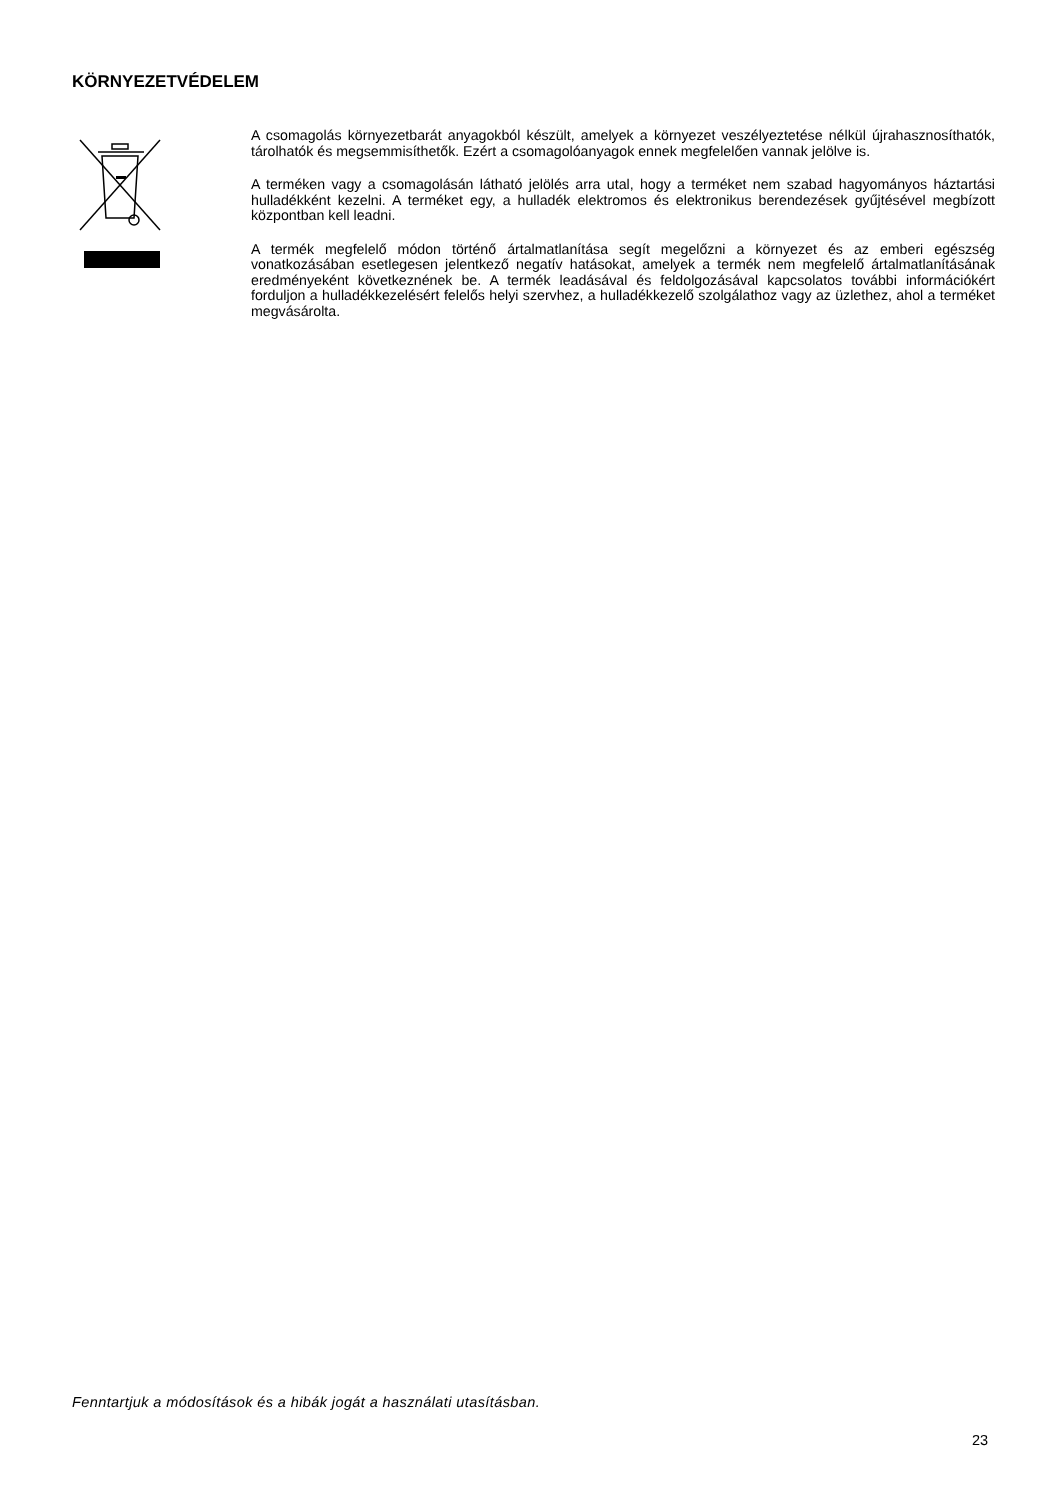KÖRNYEZETVÉDELEM
A csomagolás környezetbarát anyagokból készült, amelyek a környezet veszélyeztetése nélkül újrahasznosíthatók, tárolhatók és megsemmisíthetők. Ezért a csomagolóanyagok ennek megfelelően vannak jelölve is.
A terméken vagy a csomagolásán látható jelölés arra utal, hogy a terméket nem szabad hagyományos háztartási hulladékként kezelni. A terméket egy, a hulladék elektromos és elektronikus berendezések gyűjtésével megbízott központban kell leadni.
A termék megfelelő módon történő ártalmatlanítása segít megelőzni a környezet és az emberi egészség vonatkozásában esetlegesen jelentkező negatív hatásokat, amelyek a termék nem megfelelő ártalmatlanításának eredményeként következnének be. A termék leadásával és feldolgozásával kapcsolatos további információkért forduljon a hulladékkezelésért felelős helyi szervhez, a hulladékkezelő szolgálathoz vagy az üzlethez, ahol a terméket megvásárolta.
Fenntartjuk a módosítások és a hibák jogát a használati utasításban.
23